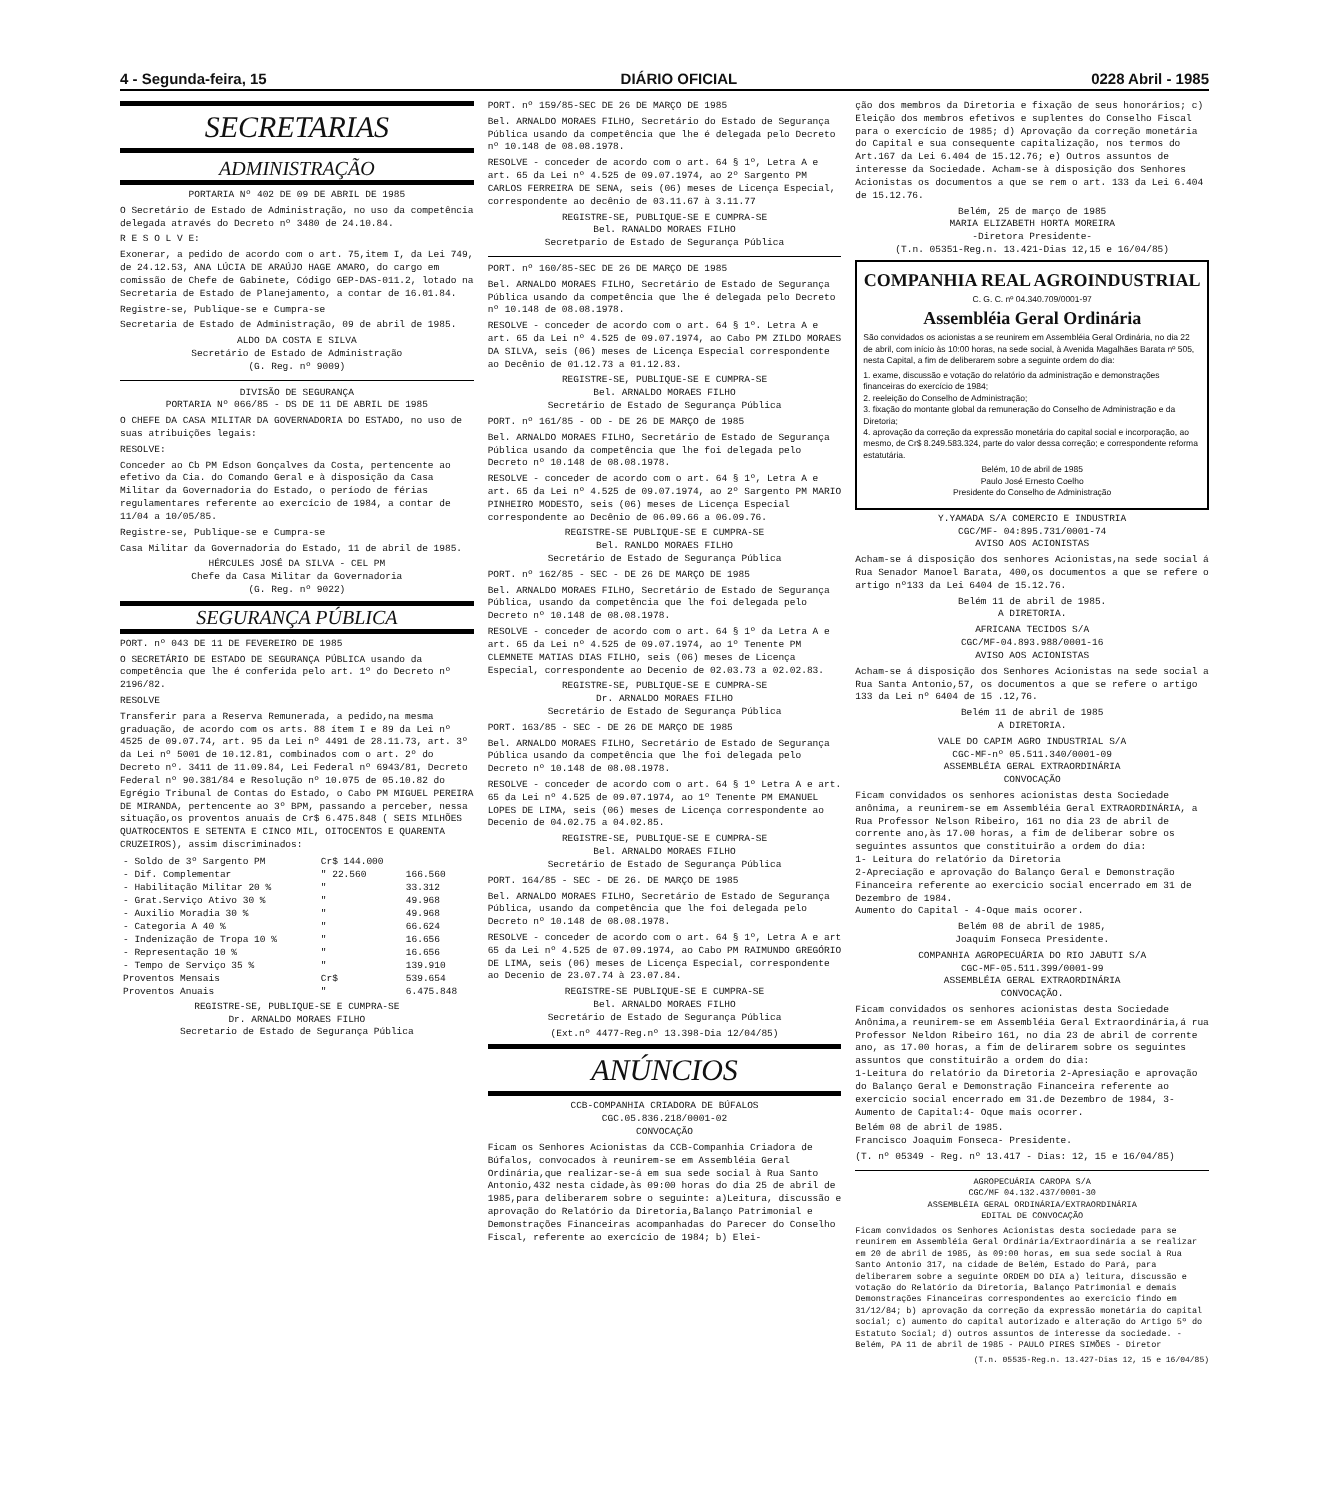4 - Segunda-feira, 15 DIÁRIO OFICIAL 0228 Abril - 1985
SECRETARIAS
ADMINISTRAÇÃO
PORTARIA Nº 402 DE 09 DE ABRIL DE 1985
O Secretário de Estado de Administração, no uso da competência delegada através do Decreto nº 3480 de 24.10.84.
R E S O L V E:
Exonerar, a pedido de acordo com o art. 75,item I, da Lei 749, de 24.12.53, ANA LÚCIA DE ARAÚJO HAGE AMARO, do cargo em comissão de Chefe de Gabinete, Código GEP-DAS-011.2, lotado na Secretaria de Estado de Planejamento, a contar de 16.01.84.
Registre-se, Publique-se e Cumpra-se
Secretaria de Estado de Administração, 09 de abril de 1985.
ALDO DA COSTA E SILVA
Secretário de Estado de Administração
(G. Reg. nº 9009)
DIVISÃO DE SEGURANÇA
PORTARIA Nº 066/85 - DS DE 11 DE ABRIL DE 1985
O CHEFE DA CASA MILITAR DA GOVERNADORIA DO ESTADO, no uso de suas atribuições legais:
RESOLVE:
Conceder ao Cb PM Edson Gonçalves da Costa, pertencente ao efetivo da Cia. do Comando Geral e à disposição da Casa Militar da Governadoria do Estado, o período de férias regulamentares referente ao exercício de 1984, a contar de 11/04 a 10/05/85.
Registre-se, Publique-se e Cumpra-se
Casa Militar da Governadoria do Estado, 11 de abril de 1985.
HÉRCULES JOSÉ DA SILVA - CEL PM
Chefe da Casa Militar da Governadoria
(G. Reg. nº 9022)
SEGURANÇA PÚBLICA
PORT. nº 043 DE 11 DE FEVEREIRO DE 1985
O SECRETÁRIO DE ESTADO DE SEGURANÇA PÚBLICA usando da competência que lhe é conferida pelo art. 1º do Decreto nº 2196/82.
RESOLVE
Transferir para a Reserva Remunerada, a pedido,na mesma graduação, de acordo com os arts. 88 ítem I e 89 da Lei nº 4525 de 09.07.74, art. 95 da Lei nº 4491 de 28.11.73, art. 3º da Lei nº 5001 de 10.12.81, combinados com o art. 2º do Decreto nº. 3411 de 11.09.84, Lei Federal nº 6943/81, Decreto Federal nº 90.381/84 e Resolução nº 10.075 de 05.10.82 do Egrégio Tribunal de Contas do Estado, o Cabo PM MIGUEL PEREIRA DE MIRANDA, pertencente ao 3º BPM, passando a perceber, nessa situação,os proventos anuais de Cr$ 6.475.848 ( SEIS MILHÕES QUATROCENTOS E SETENTA E CINCO MIL, OITOCENTOS E QUARENTA CRUZEIROS), assim discriminados:
| - Soldo de 3º Sargento PM | Cr$ 144.000 | |
| - Dif. Complementar | " 22.560 | 166.560 |
| - Habilitação Militar 20 % | " | 33.312 |
| - Grat.Serviço Ativo 30 % | " | 49.968 |
| - Auxilio Moradia 30 % | " | 49.968 |
| - Categoria A 40 % | " | 66.624 |
| - Indenização de Tropa 10 % | " | 16.656 |
| - Representação 10 % | " | 16.656 |
| - Tempo de Serviço 35 % | " | 139.910 |
| Proventos Mensais | Cr$ | 539.654 |
| Proventos Anuais | " | 6.475.848 |
REGISTRE-SE, PUBLIQUE-SE E CUMPRA-SE
Dr. ARNALDO MORAES FILHO
Secretario de Estado de Segurança Pública
PORT. nº 159/85-SEC DE 26 DE MARÇO DE 1985
Bel. ARNALDO MORAES FILHO, Secretário do Estado de Segurança Pública usando da competência que lhe é delegada pelo Decreto nº 10.148 de 08.08.1978.
RESOLVE - conceder de acordo com o art. 64 § 1º, Letra A e art. 65 da Lei nº 4.525 de 09.07.1974, ao 2º Sargento PM CARLOS FERREIRA DE SENA, seis (06) meses de Licença Especial, correspondente ao decênio de 03.11.67 à 3.11.77
REGISTRE-SE, PUBLIQUE-SE E CUMPRA-SE
Bel. RANALDO MORAES FILHO
Secretpario de Estado de Segurança Pública
PORT. nº 160/85-SEC DE 26 DE MARÇO DE 1985
Bel. ARNALDO MORAES FILHO, Secretário de Estado de Segurança Pública usando da competência que lhe é delegada pelo Decreto nº 10.148 de 08.08.1978.
RESOLVE - conceder de acordo com o art. 64 § 1º. Letra A e art. 65 da Lei nº 4.525 de 09.07.1974, ao Cabo PM ZILDO MORAES DA SILVA, seis (06) meses de Licença Especial correspondente ao Decênio de 01.12.73 a 01.12.83.
REGISTRE-SE, PUBLIQUE-SE E CUMPRA-SE
Bel. ARNALDO MORAES FILHO
Secretário de Estado de Segurança Pública
PORT. nº 161/85 - OD - DE 26 DE MARÇO de 1985
Bel. ARNALDO MORAES FILHO, Secretário de Estado de Segurança Pública usando da competência que lhe foi delegada pelo Decreto nº 10.148 de 08.08.1978.
RESOLVE - conceder de acordo com o art. 64 § 1º, Letra A e art. 65 da Lei nº 4.525 de 09.07.1974, ao 2º Sargento PM MARIO PINHEIRO MODESTO, seis (06) meses de Licença Especial correspondente ao Decênio de 06.09.66 a 06.09.76.
REGISTRE-SE PUBLIQUE-SE E CUMPRA-SE
Bel. RANLDO MORAES FILHO
Secretário de Estado de Segurança Pública
PORT. nº 162/85 - SEC - DE 26 DE MARÇO DE 1985
Bel. ARNALDO MORAES FILHO, Secretário de Estado de Segurança Pública, usando da competência que lhe foi delegada pelo Decreto nº 10.148 de 08.08.1978.
RESOLVE - conceder de acordo com o art. 64 § 1º da Letra A e art. 65 da Lei nº 4.525 de 09.07.1974, ao 1º Tenente PM CLEMNETE MATIAS DIAS FILHO, seis (06) meses de Licença Especial, correspondente ao Decenio de 02.03.73 a 02.02.83.
REGISTRE-SE, PUBLIQUE-SE E CUMPRA-SE
Dr. ARNALDO MORAES FILHO
Secretário de Estado de Segurança Pública
PORT. 163/85 - SEC - DE 26 DE MARÇO DE 1985
Bel. ARNALDO MORAES FILHO, Secretário de Estado de Segurança Pública usando da competência que lhe foi delegada pelo Decreto nº 10.148 de 08.08.1978.
RESOLVE - conceder de acordo com o art. 64 § 1º Letra A e art. 65 da Lei nº 4.525 de 09.07.1974, ao 1º Tenente PM EMANUEL LOPES DE LIMA, seis (06) meses de Licença correspondente ao Decenio de 04.02.75 a 04.02.85.
REGISTRE-SE, PUBLIQUE-SE E CUMPRA-SE
Bel. ARNALDO MORAES FILHO
Secretário de Estado de Segurança Pública
PORT. 164/85 - SEC - DE 26. DE MARÇO DE 1985
Bel. ARNALDO MORAES FILHO, Secretário de Estado de Segurança Pública, usando da competência que lhe foi delegada pelo Decreto nº 10.148 de 08.08.1978.
RESOLVE - conceder de acordo com o art. 64 § 1º, Letra A e art 65 da Lei nº 4.525 de 07.09.1974, ao Cabo PM RAIMUNDO GREGÓRIO DE LIMA, seis (06) meses de Licença Especial, correspondente ao Decenio de 23.07.74 à 23.07.84.
REGISTRE-SE PUBLIQUE-SE E CUMPRA-SE
Bel. ARNALDO MORAES FILHO
Secretário de Estado de Segurança Pública
(Ext.nº 4477-Reg.nº 13.398-Dia 12/04/85)
ANÚNCIOS
CCB-COMPANHIA CRIADORA DE BÚFALOS
CGC.05.836.218/0001-02
CONVOCAÇÃO
Ficam os Senhores Acionistas da CCB-Companhia Criadora de Búfalos, convocados à reunirem-se em Assembléia Geral Ordinária,que realizar-se-á em sua sede social à Rua Santo Antonio,432 nesta cidade,às 09:00 horas do dia 25 de abril de 1985,para deliberarem sobre o seguinte: a)Leitura, discussão e aprovação do Relatório da Diretoria,Balanço Patrimonial e Demonstrações Financeiras acompanhadas do Parecer do Conselho Fiscal, referente ao exercício de 1984; b) Elei-
ção dos membros da Diretoria e fixação de seus honorários; c) Eleição dos membros efetivos e suplentes do Conselho Fiscal para o exercício de 1985; d) Aprovação da correção monetária do Capital e sua consequente capitalização, nos termos do Art.167 da Lei 6.404 de 15.12.76; e) Outros assuntos de interesse da Sociedade. Acham-se à disposição dos Senhores Acionistas os documentos a que se rem o art. 133 da Lei 6.404 de 15.12.76.
Belém, 25 de março de 1985
MARIA ELIZABETH HORTA MOREIRA
-Diretora Presidente-
(T.n. 05351-Reg.n. 13.421-Dias 12,15 e 16/04/85)
COMPANHIA REAL AGROINDUSTRIAL
C. G. C. nº 04.340.709/0001-97
Assembléia Geral Ordinária
São convidados os acionistas a se reunirem em Assembléia Geral Ordinária, no dia 22 de abril, com início às 10:00 horas, na sede social, à Avenida Magalhães Barata nº 505, nesta Capital, a fim de deliberarem sobre a seguinte ordem do dia:
1. exame, discussão e votação do relatório da administração e demonstrações financeiras do exercício de 1984;
2. reeleição do Conselho de Administração;
3. fixação do montante global da remuneração do Conselho de Administração e da Diretoria;
4. aprovação da correção da expressão monetária do capital social e incorporação, ao mesmo, de Cr$ 8.249.583.324, parte do valor dessa correção; e correspondente reforma estatutária.
Belém, 10 de abril de 1985
Paulo José Ernesto Coelho
Presidente do Conselho de Administração
Y.YAMADA S/A COMERCIO E INDUSTRIA
CGC/MF- 04:895.731/0001-74
AVISO AOS ACIONISTAS
Acham-se á disposição dos senhores Acionistas,na sede social á Rua Senador Manoel Barata, 400,os documentos a que se refere o artigo nº133 da Lei 6404 de 15.12.76.
Belém 11 de abril de 1985.
A DIRETORIA.
AFRICANA TECIDOS S/A
CGC/MF-04.893.988/0001-16
AVISO AOS ACIONISTAS
Acham-se á disposição dos Senhores Acionistas na sede social a Rua Santa Antonio,57, os documentos a que se refere o artigo 133 da Lei nº 6404 de 15 .12,76.
Belém 11 de abril de 1985
A DIRETORIA.
VALE DO CAPIM AGRO INDUSTRIAL S/A
CGC-MF-nº 05.511.340/0001-09
ASSEMBLÉIA GERAL EXTRAORDINÁRIA
CONVOCAÇÃO
Ficam convidados os senhores acionistas desta Sociedade anônima, a reunirem-se em Assembléia Geral EXTRAORDINÁRIA, a Rua Professor Nelson Ribeiro, 161 no dia 23 de abril de corrente ano,às 17.00 horas, a fim de deliberar sobre os seguintes assuntos que constituirão a ordem do dia:
1- Leitura do relatório da Diretoria
2-Apreciação e aprovação do Balanço Geral e Demonstração Financeira referente ao exercicio social encerrado em 31 de Dezembro de 1984.
Aumento do Capital - 4-Oque mais ocorer.
Belém 08 de abril de 1985,
Joaquim Fonseca Presidente.
COMPANHIA AGROPECUÁRIA DO RIO JABUTI S/A
CGC-MF-05.511.399/0001-99
ASSEMBLÉIA GERAL EXTRAORDINÁRIA
CONVOCAÇÃO.
Ficam convidados os senhores acionistas desta Sociedade Anônima,a reunirem-se em Assembléia Geral Extraordinária,á rua Professor Neldon Ribeiro 161, no dia 23 de abril de corrente ano, as 17.00 horas, a fim de delirarem sobre os seguintes assuntos que constituirão a ordem do dia:
1-Leitura do relatório da Diretoria 2-Apresiação e aprovação do Balanço Geral e Demonstração Financeira referente ao exercicio social encerrado em 31.de Dezembro de 1984, 3- Aumento de Capital:4- Oque mais ocorrer.
Belém 08 de abril de 1985.
Francisco Joaquim Fonseca- Presidente.
(T. nº 05349 - Reg. nº 13.417 - Dias: 12, 15 e 16/04/85)
AGROPECUÁRIA CAROPA S/A
CGC/MF 04.132.437/0001-30
ASSEMBLÉIA GERAL ORDINÁRIA/EXTRAORDINÁRIA
EDITAL DE CONVOCAÇÃO
Ficam convidados os Senhores Acionistas desta sociedade para se reunirem em Assembléia Geral Ordinária/Extraordinária a se realizar em 20 de abril de 1985, às 09:00 horas, em sua sede social à Rua Santo Antonio 317, na cidade de Belém, Estado do Pará, para deliberarem sobre a seguinte ORDEM DO DIA a) leitura, discussão e votação do Relatório da Diretoria, Balanço Patrimonial e demais Demonstrações Financeiras correspondentes ao exercício findo em 31/12/84; b) aprovação da correção da expressão monetária do capital social; c) aumento do capital autorizado e alteração do Artigo 5º do Estatuto Social; d) outros assuntos de interesse da sociedade. - Belém, PA 11 de abril de 1985 - PAULO PIRES SIMÕES - Diretor
(T.n. 05535-Reg.n. 13.427-Dias 12, 15 e 16/04/85)